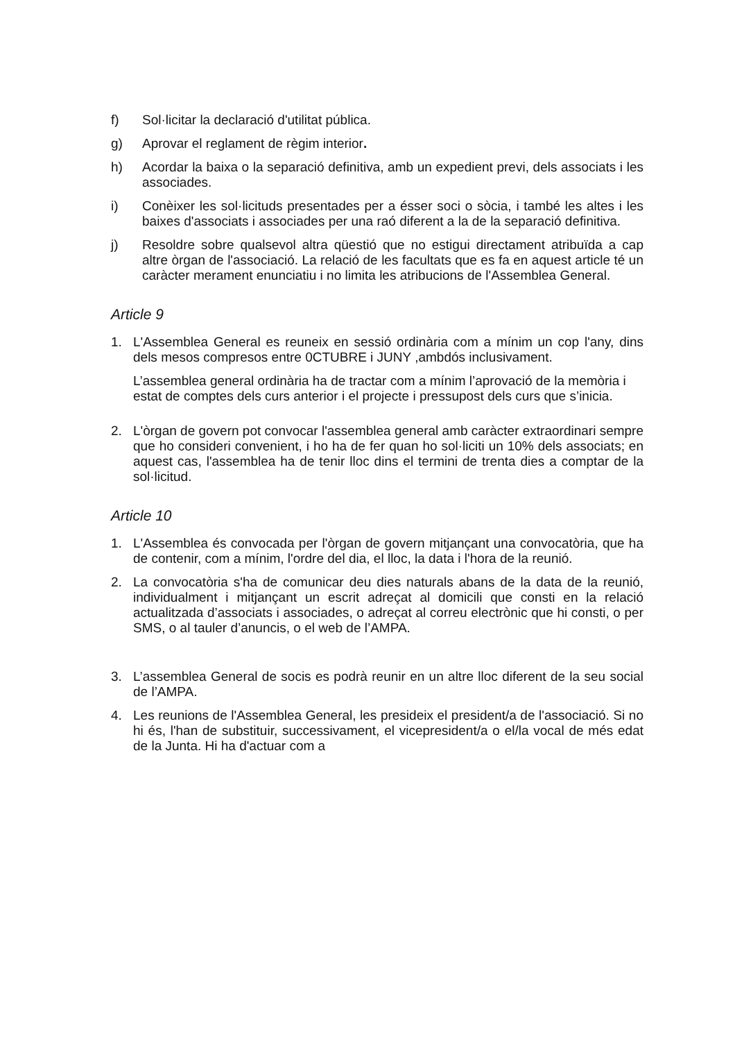f) Sol·licitar la declaració d'utilitat pública.
g) Aprovar el reglament de règim interior.
h) Acordar la baixa o la separació definitiva, amb un expedient previ, dels associats i les associades.
i) Conèixer les sol·licituds presentades per a ésser soci o sòcia, i també les altes i les baixes d'associats i associades per una raó diferent a la de la separació definitiva.
j) Resoldre sobre qualsevol altra qüestió que no estigui directament atribuïda a cap altre òrgan de l'associació. La relació de les facultats que es fa en aquest article té un caràcter merament enunciatiu i no limita les atribucions de l'Assemblea General.
Article 9
1. L'Assemblea General es reuneix en sessió ordinària com a mínim un cop l'any, dins dels mesos compresos entre 0CTUBRE i JUNY ,ambdós inclusivament.
L’assemblea general ordinària ha de tractar com a mínim l’aprovació de la memòria i estat de comptes dels curs anterior i el projecte i pressupost dels curs que s’inicia.
2. L'òrgan de govern pot convocar l'assemblea general amb caràcter extraordinari sempre que ho consideri convenient, i ho ha de fer quan ho sol·liciti un 10% dels associats; en aquest cas, l'assemblea ha de tenir lloc dins el termini de trenta dies a comptar de la sol·licitud.
Article 10
1. L'Assemblea és convocada per l'òrgan de govern mitjançant una convocatòria, que ha de contenir, com a mínim, l'ordre del dia, el lloc, la data i l'hora de la reunió.
2. La convocatòria s'ha de comunicar deu dies naturals abans de la data de la reunió, individualment i mitjançant un escrit adreçat al domicili que consti en la relació actualitzada d’associats i associades, o adreçat al correu electrònic que hi consti, o per SMS, o al tauler d’anuncis, o el web de l’AMPA.
3. L’assemblea General de socis es podrà reunir en un altre lloc diferent de la seu social de l’AMPA.
4. Les reunions de l'Assemblea General, les presideix el president/a de l'associació. Si no hi és, l'han de substituir, successivament, el vicepresident/a o el/la vocal de més edat de la Junta. Hi ha d'actuar com a